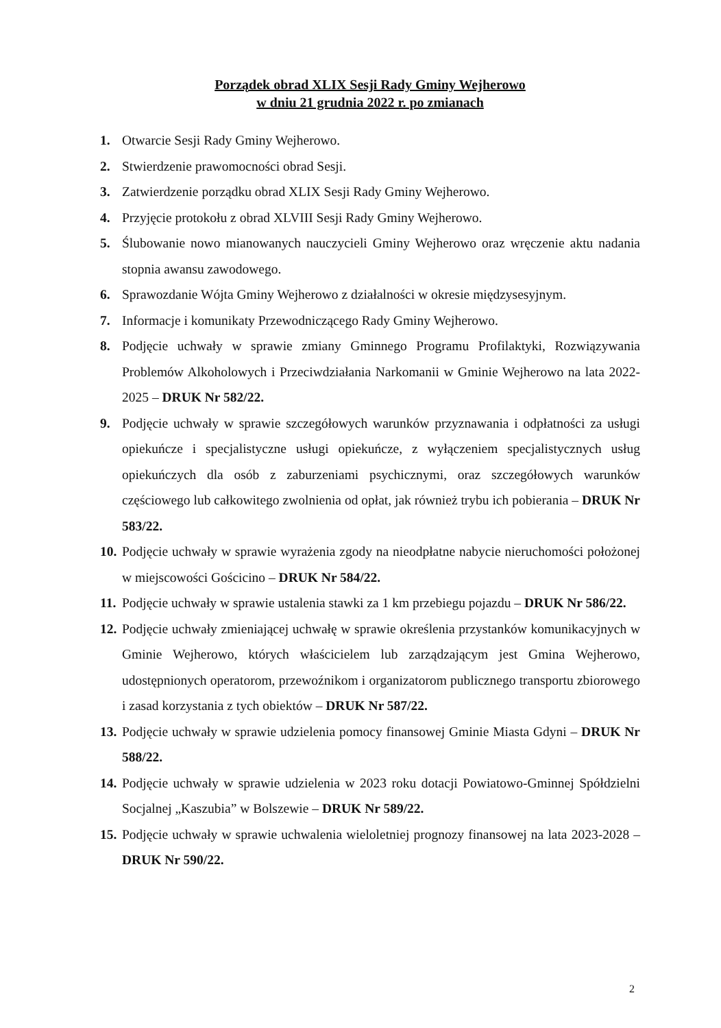Porządek obrad XLIX Sesji Rady Gminy Wejherowo
w dniu 21 grudnia 2022 r. po zmianach
1. Otwarcie Sesji Rady Gminy Wejherowo.
2. Stwierdzenie prawomocności obrad Sesji.
3. Zatwierdzenie porządku obrad XLIX Sesji Rady Gminy Wejherowo.
4. Przyjęcie protokołu z obrad XLVIII Sesji Rady Gminy Wejherowo.
5. Ślubowanie nowo mianowanych nauczycieli Gminy Wejherowo oraz wręczenie aktu nadania stopnia awansu zawodowego.
6. Sprawozdanie Wójta Gminy Wejherowo z działalności w okresie międzysesyjnym.
7. Informacje i komunikaty Przewodniczącego Rady Gminy Wejherowo.
8. Podjęcie uchwały w sprawie zmiany Gminnego Programu Profilaktyki, Rozwiązywania Problemów Alkoholowych i Przeciwdziałania Narkomanii w Gminie Wejherowo na lata 2022-2025 – DRUK Nr 582/22.
9. Podjęcie uchwały w sprawie szczegółowych warunków przyznawania i odpłatności za usługi opiekuńcze i specjalistyczne usługi opiekuńcze, z wyłączeniem specjalistycznych usług opiekuńczych dla osób z zaburzeniami psychicznymi, oraz szczegółowych warunków częściowego lub całkowitego zwolnienia od opłat, jak również trybu ich pobierania – DRUK Nr 583/22.
10. Podjęcie uchwały w sprawie wyrażenia zgody na nieodpłatne nabycie nieruchomości położonej w miejscowości Gościcino – DRUK Nr 584/22.
11. Podjęcie uchwały w sprawie ustalenia stawki za 1 km przebiegu pojazdu – DRUK Nr 586/22.
12. Podjęcie uchwały zmieniającej uchwałę w sprawie określenia przystanków komunikacyjnych w Gminie Wejherowo, których właścicielem lub zarządzającym jest Gmina Wejherowo, udostępnionych operatorom, przewoźnikom i organizatorom publicznego transportu zbiorowego i zasad korzystania z tych obiektów – DRUK Nr 587/22.
13. Podjęcie uchwały w sprawie udzielenia pomocy finansowej Gminie Miasta Gdyni – DRUK Nr 588/22.
14. Podjęcie uchwały w sprawie udzielenia w 2023 roku dotacji Powiatowo-Gminnej Spółdzielni Socjalnej „Kaszubia” w Bolszewie – DRUK Nr 589/22.
15. Podjęcie uchwały w sprawie uchwalenia wieloletniej prognozy finansowej na lata 2023-2028 – DRUK Nr 590/22.
2